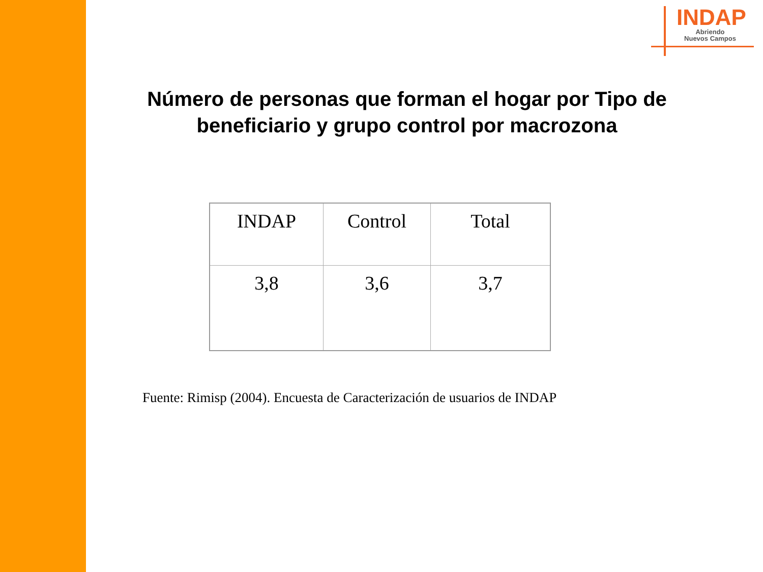INDAP
Abriendo
Nuevos Campos
Número de personas que forman el hogar por Tipo de beneficiario y grupo control por macrozona
| INDAP | Control | Total |
| --- | --- | --- |
| 3,8 | 3,6 | 3,7 |
Fuente: Rimisp (2004). Encuesta de Caracterización de usuarios de INDAP